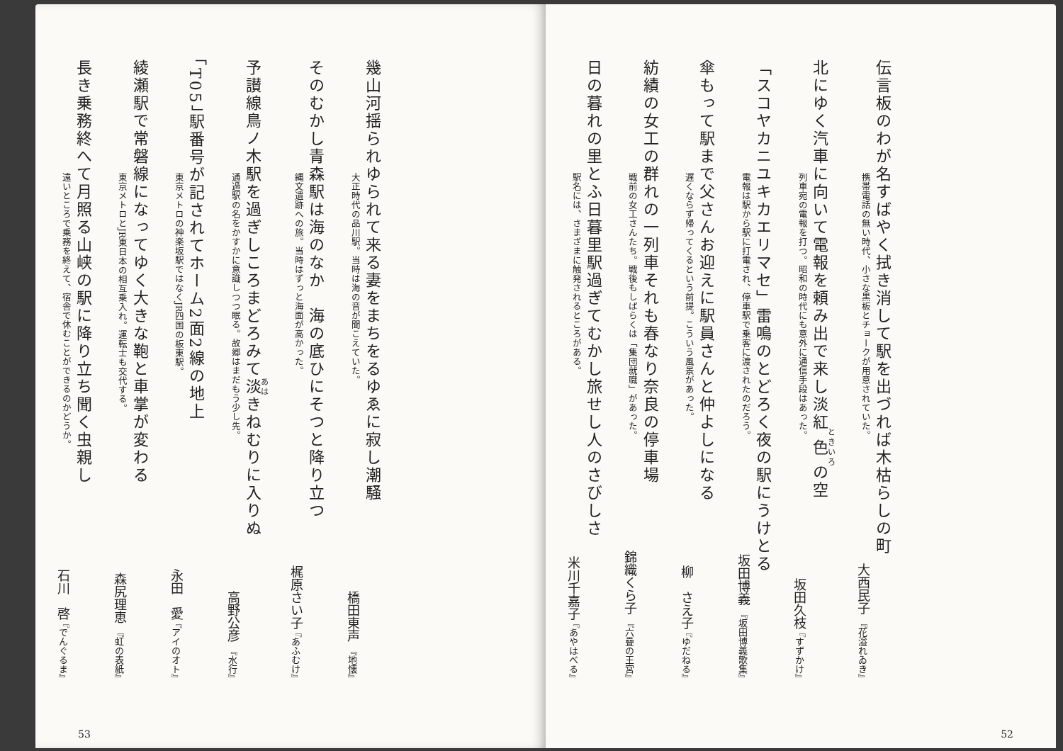伝言板のわが名すばやく拭き消して駅を出づれば木枯らしの町
携帯電話の無い時代、小さな黒板とチョークが用意されていた。 大西民子 『花溢れゐき』
北にゆく汽車に向いて電報を頼み出で来し淡紅色の空
列車宛の電報を打つ。昭和の時代にも意外に通信手段はあった。 坂田久枝 『すずかけ』
「スコヤカニユキカエリマセ」雷鳴のとどろく夜の駅にうけとる
電報は駅から駅に打電され、停車駅で乗客に渡されたのだろう。 坂田博義 『坂田博義歌集』
傘もって駅まで父さんお迎えに駅員さんと仲よしになる
遅くならず帰ってくるという前提。こういう風景があった。 柳　さえ子 『ゆだねる』
紡績の女工の群れの一列車それも春なり奈良の停車場
戦前の女工さんたち。戦後もしばらくは「集団就職」があった。 錦織くら子 『六疊の王宮』
日の暮れの里とふ日暮里駅過ぎてむかし旅せし人のさびしさ
駅名には、さまざまに触発されるところがある。 米川千嘉子 『あやはべる』
52
幾山河揺られゆられて来る妻をまちをるゆゑに寂し潮騒
大正時代の品川駅。当時は海の音が聞こえていた。 橋田東声 『地懐』
そのむかし青森駅は海のなか　海の底ひにそつと降り立つ
縄文遺跡への旅。当時はずっと海面が高かった。 梶原さい子 『あふむけ』
予讃線鳥ノ木駅を過ぎしころまどろみて淡きねむりに入りぬ
通過駅の名をかすかに意識しつつ眠る。故郷はまだもう少し先。 高野公彦 『水行』
「T05」駅番号が記されてホーム2面2線の地上
東京メトロの神楽坂駅ではなくJR四国の板東駅。 永田　愛 『アイのオト』
綾瀬駅で常磐線になってゆく大きな鞄と車掌が変わる
東京メトロとJR東日本の相互乗入れ。運転士も交代する。 森尻理恵 『虹の表紙』
長き乗務終へて月照る山峡の駅に降り立ち聞く虫親し
遠いところで乗務を終えて、宿舎で休むことができるのかどうか。 石川　啓 『でんぐるま』
53